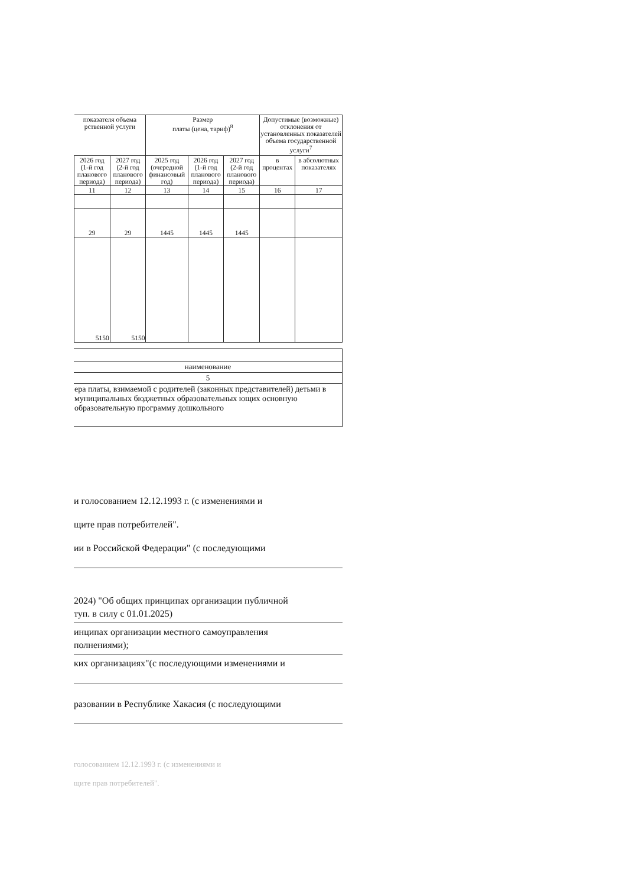| показателя объема рственной услуги | | Размер платы (цена, тариф)<sup>8</sup> | | | Допустимые (возможные) отклонения от установленных показателей объема государственной услуги<sup>7</sup> | |
| --- | --- | --- | --- | --- | --- | --- |
| 2026 год (1-й год планового периода) | 2027 год (2-й год планового периода) | 2025 год (очередной финансовый год) | 2026 год (1-й год планового периода) | 2027 год (2-й год планового периода) | в процентах | в абсолютных показателях |
| 11 | 12 | 13 | 14 | 15 | 16 | 17 |
| 29 | 29 | 1445 | 1445 | 1445 | | |
| 5150 | 5150 | | | | | |
| наименование |
| 5 |
| ера платы, взимаемой с родителей (законных представителей) детьми в муниципальных бюджетных образовательных ющих основную образовательную программу дошкольного |
и голосованием 12.12.1993 г. (с изменениями и
щите прав потребителей".
ии в Российской Федерации" (с последующими
2024) "Об общих принципах организации публичной
туп. в силу с 01.01.2025)
инципах организации местного самоуправления
полнениями);
ких организациях"(с последующими изменениями и
разовании в Республике Хакасия (с последующими
голосованием 12.12.1993 г. (с изменениями и
щите прав потребителей".